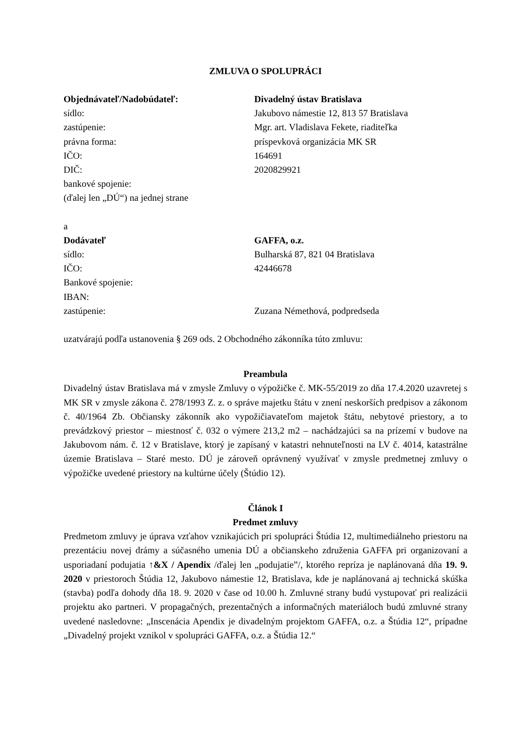ZMLUVA O SPOLUPRÁCI
Objednávateľ/Nadobúdateľ: Divadelný ústav Bratislava
sídlo: Jakubovo námestie 12, 813 57 Bratislava
zastúpenie: Mgr. art. Vladislava Fekete, riaditeľka
právna forma: príspevková organizácia MK SR
IČO: 164691
DIČ: 2020829921
bankové spojenie:
(ďalej len „DÚ“) na jednej strane
a
Dodávateľ GAFFA, o.z.
sídlo: Bulharská 87, 821 04 Bratislava
IČO: 42446678
Bankové spojenie:
IBAN:
zastúpenie: Zuzana Némethová, podpredseda
uzatvárajú podľa ustanovenia § 269 ods. 2 Obchodného zákonníka túto zmluvu:
Preambula
Divadelný ústav Bratislava má v zmysle Zmluvy o výpožičke č. MK-55/2019 zo dňa 17.4.2020 uzavretej s MK SR v zmysle zákona č. 278/1993 Z. z. o správe majetku štátu v znení neskorších predpisov a zákonom č. 40/1964 Zb. Občiansky zákonník ako vypožičiavateľom majetok štátu, nebytové priestory, a to prevádzkový priestor – miestnosť č. 032 o výmere 213,2 m2 – nachádzajúci sa na prízemí v budove na Jakubovom nám. č. 12 v Bratislave, ktorý je zapísaný v katastri nehnuteľnosti na LV č. 4014, katastrálne územie Bratislava – Staré mesto. DÚ je zároveň oprávnený využívať v zmysle predmetnej zmluvy o výpožičke uvedené priestory na kultúrne účely (Štúdio 12).
Článok I
Predmet zmluvy
Predmetom zmluvy je úprava vzťahov vznikajúcich pri spolupráci Štúdia 12, multimediálneho priestoru na prezentáciu novej drámy a súčasného umenia DÚ a občianskeho združenia GAFFA pri organizovaní a usporiadaní podujatia ↑&X / Apendix /ďalej len „podujatie”/, ktorého repríza je naplánovaná dňa 19. 9. 2020 v priestoroch Štúdia 12, Jakubovo námestie 12, Bratislava, kde je naplánovaná aj technická skúška (stavba) podľa dohody dňa 18. 9. 2020 v čase od 10.00 h. Zmluvné strany budú vystupovať pri realizácii projektu ako partneri. V propagačných, prezentačných a informačných materiáloch budú zmluvné strany uvedené nasledovne: „Inscenácia Apendix je divadelným projektom GAFFA, o.z. a Štúdia 12“, prípadne „Divadelný projekt vznikol v spolupráci GAFFA, o.z. a Štúdia 12.“